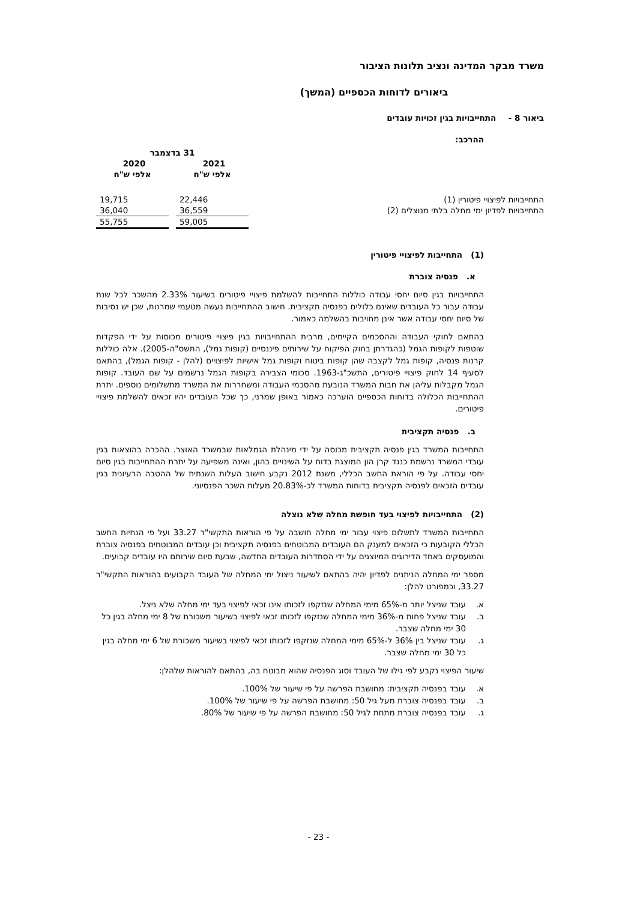משרד מבקר המדינה ונציב תלונות הציבור
ביאורים לדוחות הכספיים (המשך)
ביאור 8 - התחייבויות בגין זכויות עובדים
ההרכב:
| | 31 בדצמבר | | |
| | 2021 | | 2020 |
| | אלפי ש"ח | | אלפי ש"ח |
| התחייבויות לפיצויי פיטורין (1) | 22,446 | | 19,715 |
| התחייבויות לפדיון ימי מחלה בלתי מנוצלים (2) | 36,559 | | 36,040 |
| | 59,005 | | 55,755 |
(1) התחייבות לפיצויי פיטורין
א. פנסיה צוברת
התחייבויות בגין סיום יחסי עבודה כוללות התחייבות להשלמת פיצויי פיטורים בשיעור 2.33% מהשכר לכל שנת עבודה עבור כל העובדים שאינם כלולים בפנסיה תקציבית. חישוב ההתחייבות נעשה מטעמי שמרנות, שכן יש נסיבות של סיום יחסי עבודה אשר אינן מחויבות בהשלמה כאמור.
בהתאם לחוקי העבודה וההסכמים הקיימים, מרבית ההתחייבויות בגין פיצויי פיטורים מכוסות על ידי הפקדות שוטפות לקופות הגמל (כהגדרתן בחוק הפיקוח על שירותים פיננסיים (קופות גמל), התשס"ה-2005). אלה כוללות קרנות פנסיה, קופות גמל לקצבה שהן קופות ביטוח וקופות גמל אישיות לפיצויים (להלן - קופות הגמל), בהתאם לסעיף 14 לחוק פיצויי פיטורים, התשכ"ג-1963. סכומי הצבירה בקופות הגמל נרשמים על שם העובד. קופות הגמל מקבלות עליהן את חבות המשרד הנובעת מהסכמי העבודה ומשחררות את המשרד מתשלומים נוספים. יתרת ההתחייבות הכלולה בדוחות הכספיים הוערכה כאמור באופן שמרני, כך שכל העובדים יהיו זכאים להשלמת פיצויי פיטורים.
ב. פנסיה תקציבית
התחייבות המשרד בגין פנסיה תקציבית מכוסה על ידי מינהלת הגמלאות שבמשרד האוצר. ההכרה בהוצאות בגין עובדי המשרד נרשמת כנגד קרן הון המוצגת בדוח על השינויים בהון, ואינה משפיעה על יתרת ההתחייבות בגין סיום יחסי עבודה. על פי הוראת החשב הכללי, משנת 2012 נקבע חישוב העלות השנתית של ההטבה הרעיונית בגין עובדים הזכאים לפנסיה תקציבית בדוחות המשרד לכ-20.83% מעלות השכר הפנסיוני.
(2) התחייבויות לפיצוי בעד חופשת מחלה שלא נוצלה
התחייבות המשרד לתשלום פיצוי עבור ימי מחלה חושבה על פי הוראות התקשי"ר 33.27 ועל פי הנחיות החשב הכללי הקובעות כי הזכאים למענק הם העובדים המבוטחים בפנסיה תקציבית וכן עובדים המבוטחים בפנסיה צוברת והמועסקים באחד הדירוגים המיוצגים על ידי הסתדרות העובדים החדשה, שבעת סיום שירותם היו עובדים קבועים.
מספר ימי המחלה הניתנים לפדיון יהיה בהתאם לשיעור ניצול ימי המחלה של העובד הקבועים בהוראות התקשי"ר 33.27, וכמפורט להלן:
א. עובד שניצל יותר מ-65% מימי המחלה שנזקפו לזכותו אינו זכאי לפיצוי בעד ימי מחלה שלא ניצל.
ב. עובד שניצל פחות מ-36% מימי המחלה שנזקפו לזכותו זכאי לפיצוי בשיעור משכורת של 8 ימי מחלה בגין כל 30 ימי מחלה שצבר.
ג. עובד שניצל בין 36% ל-65% מימי המחלה שנזקפו לזכותו זכאי לפיצוי בשיעור משכורת של 6 ימי מחלה בגין כל 30 ימי מחלה שצבר.
שיעור הפיצוי נקבע לפי גילו של העובד וסוג הפנסיה שהוא מבוטח בה, בהתאם להוראות שלהלן:
א. עובד בפנסיה תקציבית: מחושבת הפרשה על פי שיעור של 100%.
ב. עובד בפנסיה צוברת מעל גיל 50: מחושבת הפרשה על פי שיעור של 100%.
ג. עובד בפנסיה צוברת מתחת לגיל 50: מחושבת הפרשה על פי שיעור של 80%.
- 23 -